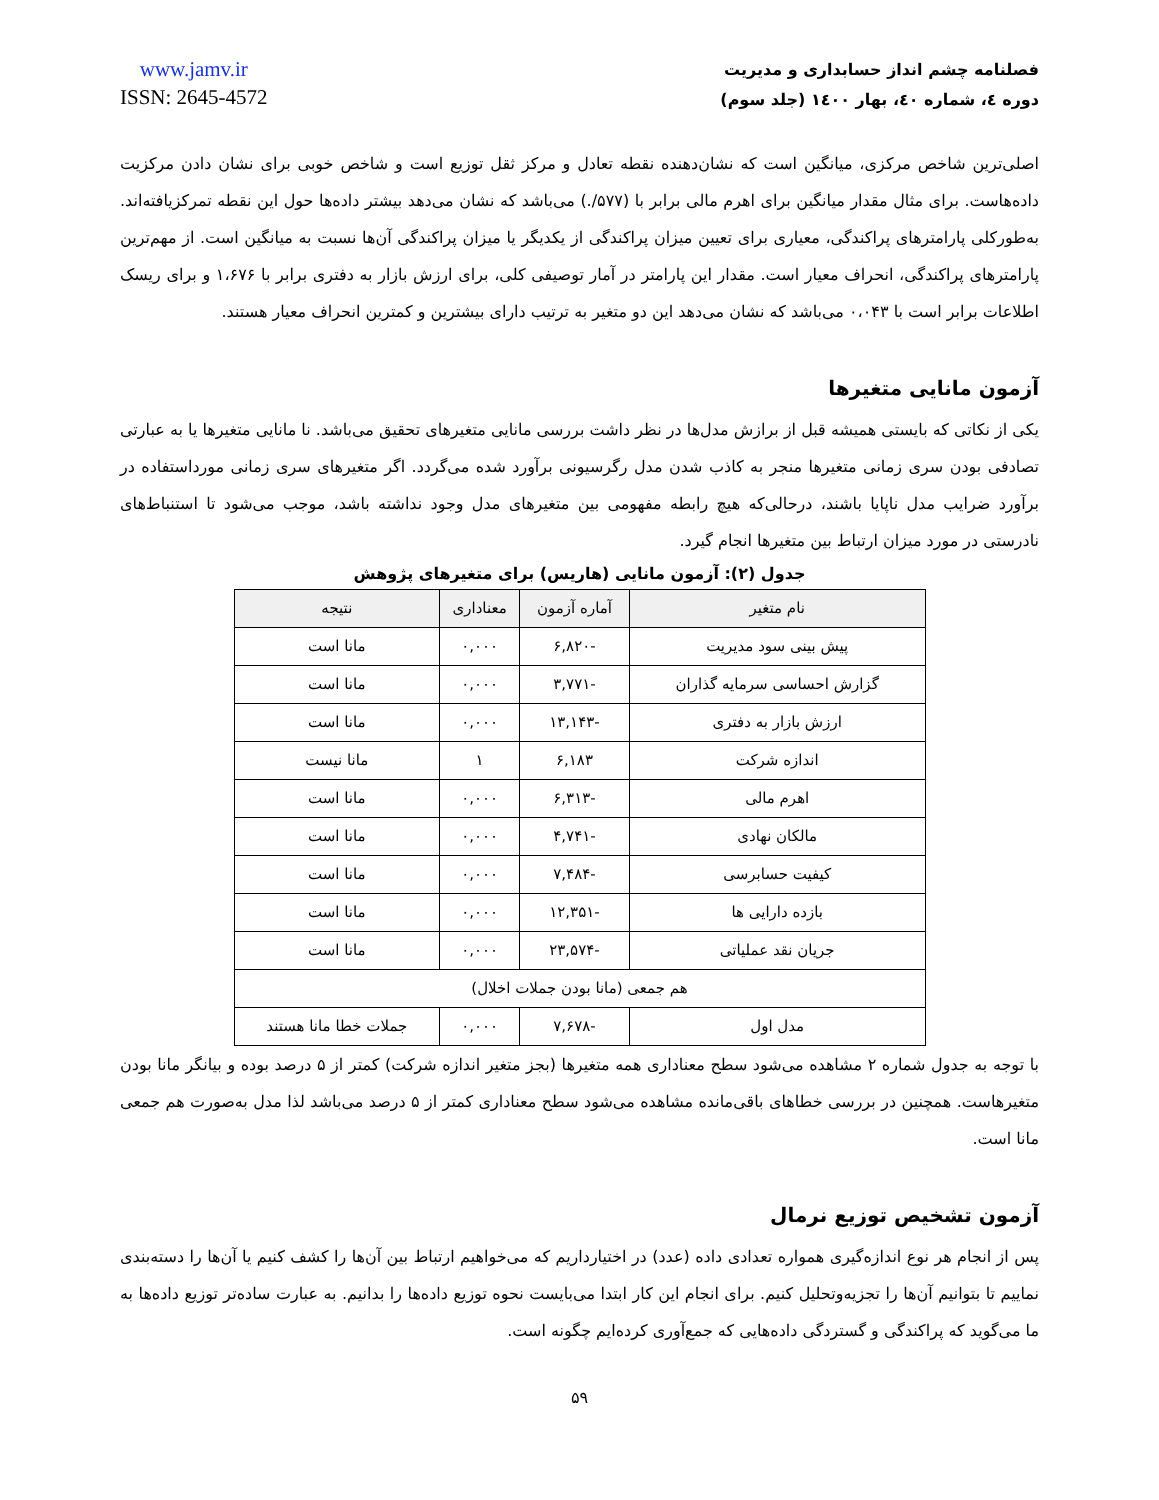www.jamv.ir
ISSN: 2645-4572
فصلنامه چشم انداز حسابداری و مدیریت
دوره ٤، شماره ٤٠، بهار ١٤٠٠ (جلد سوم)
اصلی‌ترین شاخص مرکزی، میانگین است که نشان‌دهنده نقطه تعادل و مرکز ثقل توزیع است و شاخص خوبی برای نشان دادن مرکزیت داده‌هاست. برای مثال مقدار میانگین برای اهرم مالی برابر با (۵۷۷/.) می‌باشد که نشان می‌دهد بیشتر داده‌ها حول این نقطه تمرکزیافته‌اند. به‌طورکلی پارامترهای پراکندگی، معیاری برای تعیین میزان پراکندگی از یکدیگر یا میزان پراکندگی آن‌ها نسبت به میانگین است. از مهم‌ترین پارامترهای پراکندگی، انحراف معیار است. مقدار این پارامتر در آمار توصیفی کلی، برای ارزش بازار به دفتری برابر با ۱،۶۷۶ و برای ریسک اطلاعات برابر است با ۰،۰۴۳ می‌باشد که نشان می‌دهد این دو متغیر به ترتیب دارای بیشترین و کمترین انحراف معیار هستند.
آزمون مانایی متغیرها
یکی از نکاتی که بایستی همیشه قبل از برازش مدل‌ها در نظر داشت بررسی مانایی متغیرهای تحقیق می‌باشد. نا مانایی متغیرها یا به عبارتی تصادفی بودن سری زمانی متغیرها منجر به کاذب شدن مدل رگرسیونی برآورد شده می‌گردد. اگر متغیرهای سری زمانی مورداستفاده در برآورد ضرایب مدل ناپایا باشند، درحالی‌که هیچ رابطه مفهومی بین متغیرهای مدل وجود نداشته باشد، موجب می‌شود تا استنباط‌های نادرستی در مورد میزان ارتباط بین متغیرها انجام گیرد.
جدول (۲): آزمون مانایی (هاریس) برای متغیرهای پژوهش
| نام متغیر | آماره آزمون | معناداری | نتیجه |
| --- | --- | --- | --- |
| پیش بینی سود مدیریت | -۶,۸۲۰ | ۰,۰۰۰ | مانا است |
| گزارش احساسی سرمایه گذاران | -۳,۷۷۱ | ۰,۰۰۰ | مانا است |
| ارزش بازار به دفتری | -۱۳,۱۴۳ | ۰,۰۰۰ | مانا است |
| اندازه شرکت | ۶,۱۸۳ | ۱ | مانا نیست |
| اهرم مالی | -۶,۳۱۳ | ۰,۰۰۰ | مانا است |
| مالکان نهادی | -۴,۷۴۱ | ۰,۰۰۰ | مانا است |
| کیفیت حسابرسی | -۷,۴۸۴ | ۰,۰۰۰ | مانا است |
| بازده دارایی ها | -۱۲,۳۵۱ | ۰,۰۰۰ | مانا است |
| جریان نقد عملیاتی | -۲۳,۵۷۴ | ۰,۰۰۰ | مانا است |
| هم جمعی (مانا بودن جملات اخلال) | | | |
| مدل اول | -۷,۶۷۸ | ۰,۰۰۰ | جملات خطا مانا هستند |
با توجه به جدول شماره ۲ مشاهده می‌شود سطح معناداری همه متغیرها (بجز متغیر اندازه شرکت) کمتر از ۵ درصد بوده و بیانگر مانا بودن متغیرهاست. همچنین در بررسی خطاهای باقی‌مانده مشاهده می‌شود سطح معناداری کمتر از ۵ درصد می‌باشد لذا مدل به‌صورت هم جمعی مانا است.
آزمون تشخیص توزیع نرمال
پس از انجام هر نوع اندازه‌گیری همواره تعدادی داده (عدد) در اختیارداریم که می‌خواهیم ارتباط بین آن‌ها را کشف کنیم یا آن‌ها را دسته‌بندی نماییم تا بتوانیم آن‌ها را تجزیه‌وتحلیل کنیم. برای انجام این کار ابتدا می‌بایست نحوه توزیع داده‌ها را بدانیم. به عبارت ساده‌تر توزیع داده‌ها به ما می‌گوید که پراکندگی و گستردگی داده‌هایی که جمع‌آوری کرده‌ایم چگونه است.
۵۹